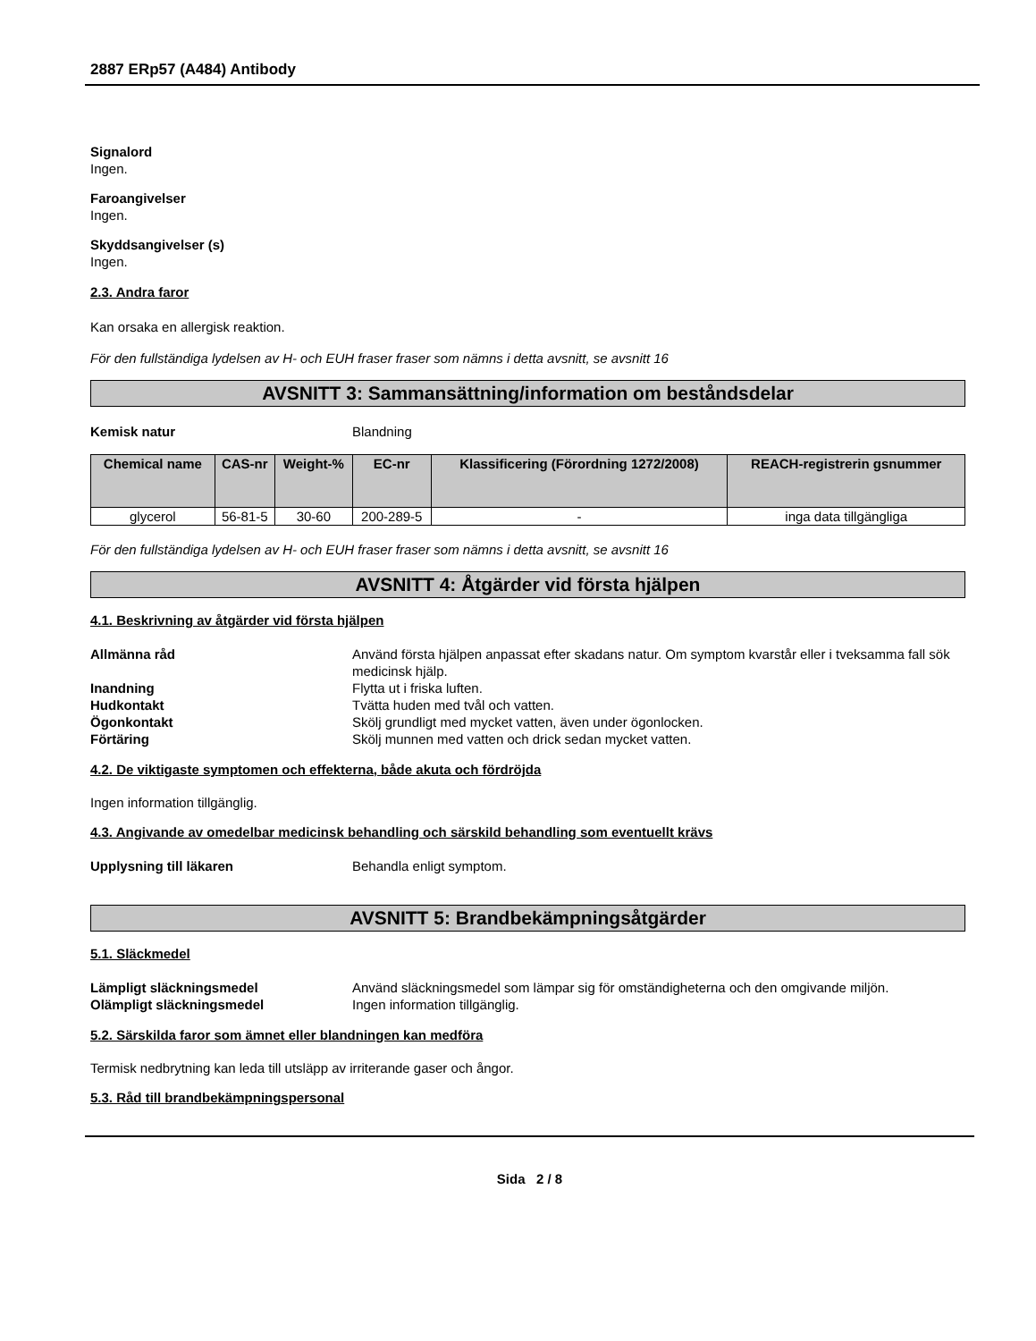2887 ERp57 (A484) Antibody
Signalord
Ingen.
Faroangivelser
Ingen.
Skyddsangivelser (s)
Ingen.
2.3. Andra faror
Kan orsaka en allergisk reaktion.
För den fullständiga lydelsen av H- och EUH fraser fraser som nämns i detta avsnitt, se avsnitt 16
AVSNITT 3: Sammansättning/information om beståndsdelar
Kemisk natur Blandning
| Chemical name | CAS-nr | Weight-% | EC-nr | Klassificering (Förordning 1272/2008) | REACH-registrerin gsnummer |
| --- | --- | --- | --- | --- | --- |
| glycerol | 56-81-5 | 30-60 | 200-289-5 | - | inga data tillgängliga |
För den fullständiga lydelsen av H- och EUH fraser fraser som nämns i detta avsnitt, se avsnitt 16
AVSNITT 4: Åtgärder vid första hjälpen
4.1. Beskrivning av åtgärder vid första hjälpen
Allmänna råd Använd första hjälpen anpassat efter skadans natur. Om symptom kvarstår eller i tveksamma fall sök medicinsk hjälp.
Inandning Flytta ut i friska luften.
Hudkontakt Tvätta huden med tvål och vatten.
Ögonkontakt Skölj grundligt med mycket vatten, även under ögonlocken.
Förtäring Skölj munnen med vatten och drick sedan mycket vatten.
4.2. De viktigaste symptomen och effekterna, både akuta och fördröjda
Ingen information tillgänglig.
4.3. Angivande av omedelbar medicinsk behandling och särskild behandling som eventuellt krävs
Upplysning till läkaren Behandla enligt symptom.
AVSNITT 5: Brandbekämpningsåtgärder
5.1. Släckmedel
Lämpligt släckningsmedel Använd släckningsmedel som lämpar sig för omständigheterna och den omgivande miljön.
Olämpligt släckningsmedel Ingen information tillgänglig.
5.2. Särskilda faror som ämnet eller blandningen kan medföra
Termisk nedbrytning kan leda till utsläpp av irriterande gaser och ångor.
5.3. Råd till brandbekämpningspersonal
Sida 2 / 8